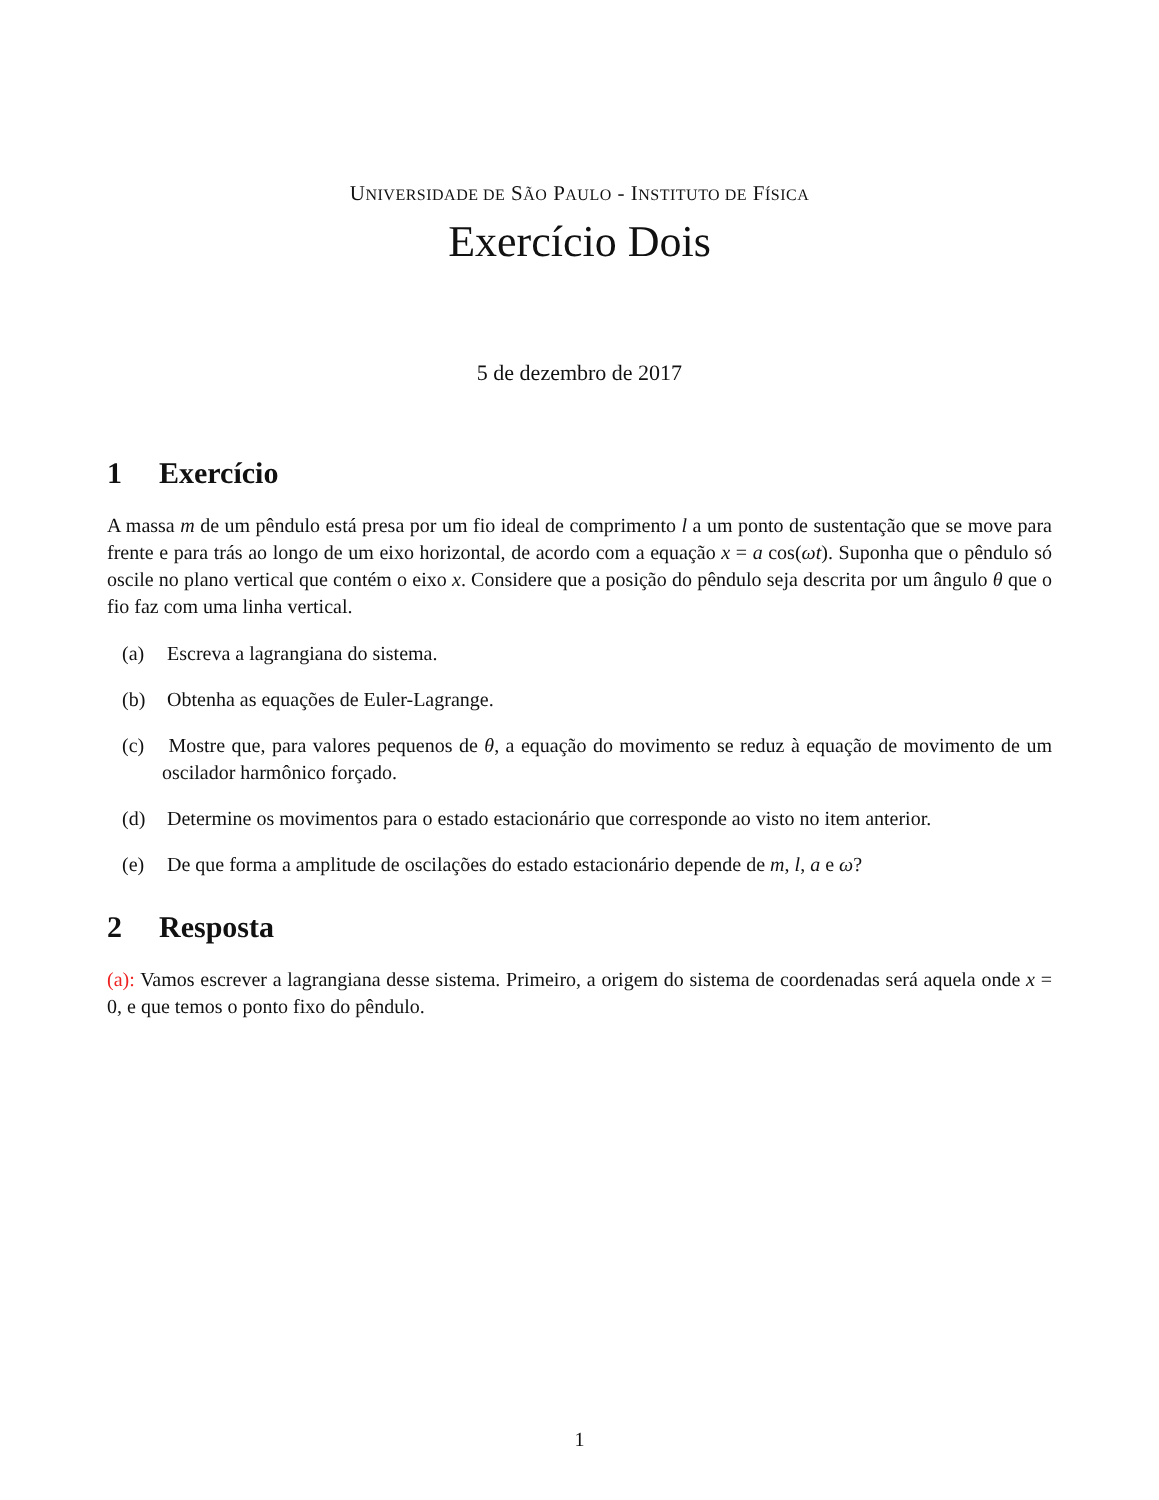UNIVERSIDADE DE SÃO PAULO - INSTITUTO DE FÍSICA
Exercício Dois
5 de dezembro de 2017
1 Exercício
A massa m de um pêndulo está presa por um fio ideal de comprimento l a um ponto de sustentação que se move para frente e para trás ao longo de um eixo horizontal, de acordo com a equação x = a cos(ωt). Suponha que o pêndulo só oscile no plano vertical que contém o eixo x. Considere que a posição do pêndulo seja descrita por um ângulo θ que o fio faz com uma linha vertical.
(a) Escreva a lagrangiana do sistema.
(b) Obtenha as equações de Euler-Lagrange.
(c) Mostre que, para valores pequenos de θ, a equação do movimento se reduz à equação de movimento de um oscilador harmônico forçado.
(d) Determine os movimentos para o estado estacionário que corresponde ao visto no item anterior.
(e) De que forma a amplitude de oscilações do estado estacionário depende de m, l, a e ω?
2 Resposta
(a): Vamos escrever a lagrangiana desse sistema. Primeiro, a origem do sistema de coordenadas será aquela onde x = 0, e que temos o ponto fixo do pêndulo.
1